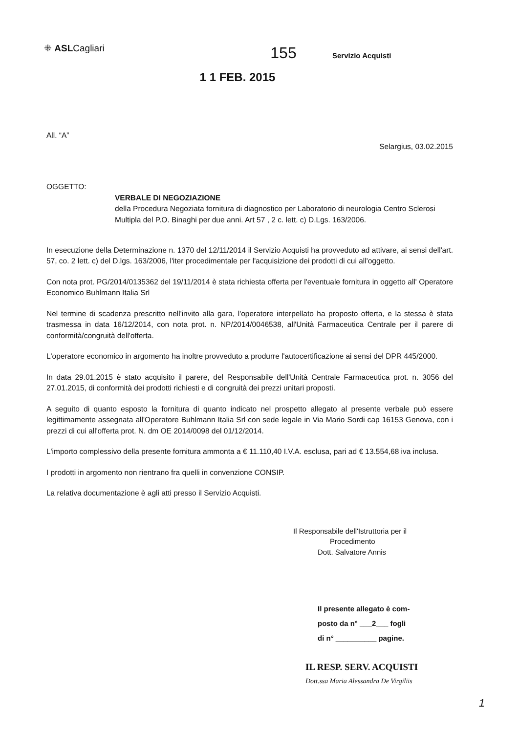⁜ ASLCagliari
155
Servizio Acquisti
1 1 FEB. 2015
All. “A”
Selargius, 03.02.2015
OGGETTO:
VERBALE DI NEGOZIAZIONE
della Procedura Negoziata fornitura di diagnostico per Laboratorio di neurologia Centro Sclerosi Multipla del P.O. Binaghi per due anni. Art 57 , 2 c. lett. c) D.Lgs. 163/2006.
In esecuzione della Determinazione n. 1370 del 12/11/2014 il Servizio Acquisti ha provveduto ad attivare, ai sensi dell'art. 57, co. 2 lett. c) del D.lgs. 163/2006, l'iter procedimentale per l'acquisizione dei prodotti di cui all'oggetto.
Con nota prot. PG/2014/0135362 del 19/11/2014 è stata richiesta offerta per l'eventuale fornitura in oggetto all' Operatore Economico Buhlmann Italia Srl
Nel termine di scadenza prescritto nell'invito alla gara, l'operatore interpellato ha proposto offerta, e la stessa è stata trasmessa in data 16/12/2014, con nota prot. n. NP/2014/0046538, all'Unità Farmaceutica Centrale per il parere di conformità/congruità dell'offerta.
L'operatore economico in argomento ha inoltre provveduto a produrre l'autocertificazione ai sensi del DPR 445/2000.
In data 29.01.2015 è stato acquisito il parere, del Responsabile dell'Unità Centrale Farmaceutica prot. n. 3056 del 27.01.2015, di conformità dei prodotti richiesti e di congruità dei prezzi unitari proposti.
A seguito di quanto esposto la fornitura di quanto indicato nel prospetto allegato al presente verbale può essere legittimamente assegnata all'Operatore Buhlmann Italia Srl con sede legale in Via Mario Sordi cap 16153 Genova, con i prezzi di cui all'offerta prot. N. dm OE 2014/0098 del 01/12/2014.
L'importo complessivo della presente fornitura ammonta a € 11.110,40 I.V.A. esclusa, pari ad € 13.554,68 iva inclusa.
I prodotti in argomento non rientrano fra quelli in convenzione CONSIP.
La relativa documentazione è agli atti presso il Servizio Acquisti.
Il Responsabile dell'Istruttoria per il
Procedimento
Dott. Salvatore Annis
Il presente allegato è com-
posto da n° ___2___ fogli
di n° __________ pagine.
IL RESP. SERV. ACQUISTI
Dott.ssa Maria Alessandra De Virgiliis
1